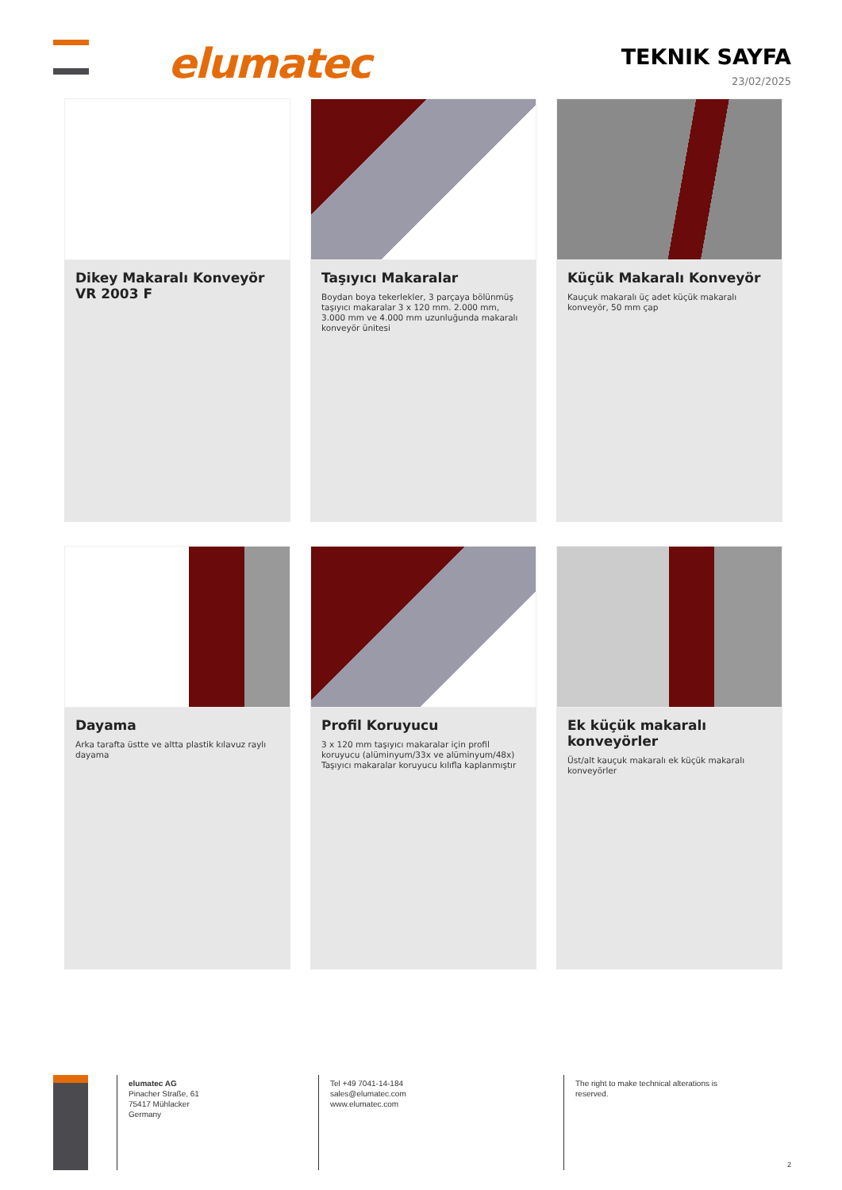elumatec TEKNIK SAYFA
23/02/2025
Dikey Makaralı Konveyör VR 2003 F
Taşıyıcı Makaralar
Boydan boya tekerlekler, 3 parçaya bölünmüş taşıyıcı makaralar 3 x 120 mm. 2.000 mm, 3.000 mm ve 4.000 mm uzunluğunda makaralı konveyör ünitesi
Küçük Makaralı Konveyör
Kauçuk makaralı üç adet küçük makaralı konveyör, 50 mm çap
Dayama
Arka tarafta üstte ve altta plastik kılavuz raylı dayama
Profil Koruyucu
3 x 120 mm taşıyıcı makaralar için profil koruyucu (alüminyum/33x ve alüminyum/48x) Taşıyıcı makaralar koruyucu kılıfla kaplanmıştır
Ek küçük makaralı konveyörler
Üst/alt kauçuk makaralı ek küçük makaralı konveyörler
elumatec AG
Pinacher Straße, 61
75417 Mühlacker
Germany
Tel +49 7041-14-184
sales@elumatec.com
www.elumatec.com
The right to make technical alterations is reserved.
2